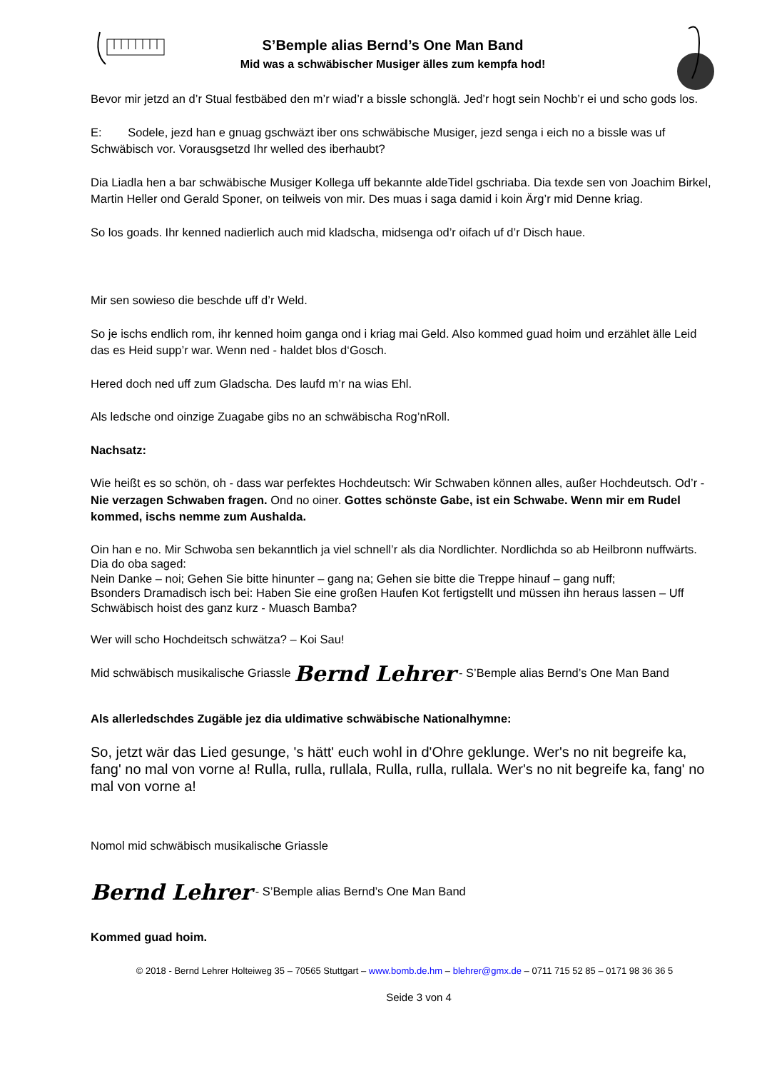S’Bemple alias Bernd’s One Man Band
Mid was a schwäbischer Musiger älles zum kempfa hod!
Bevor mir jetzd an d’r Stual festbäbed den m’r wiad’r a bissle schonglä. Jed’r hogt sein Nochb’r ei und scho gods los.
E: Sodele, jezd han e gnuag gschwäzt iber ons schwäbische Musiger, jezd senga i eich no a bissle was uf Schwäbisch vor. Vorausgsetzd Ihr welled des iberhaubt?
Dia Liadla hen a bar schwäbische Musiger Kollega uff bekannte aldeTidel gschriaba. Dia texde sen von Joachim Birkel, Martin Heller ond Gerald Sponer, on teilweis von mir. Des muas i saga damid i koin Ärg’r mid Denne kriag.
So los goads. Ihr kenned nadierlich auch mid kladscha, midsenga od’r oifach uf d’r Disch haue.
Mir sen sowieso die beschde uff d’r Weld.
So je ischs endlich rom, ihr kenned hoim ganga ond i kriag mai Geld. Also kommed guad hoim und erzählet älle Leid das es Heid supp’r war. Wenn ned - haldet blos d‘Gosch.
Hered doch ned uff zum Gladscha. Des laufd m’r na wias Ehl.
Als ledsche ond oinzige Zuagabe gibs no an schwäbischa Rog’nRoll.
Nachsatz:
Wie heißt es so schön, oh - dass war perfektes Hochdeutsch: Wir Schwaben können alles, außer Hochdeutsch. Od’r - Nie verzagen Schwaben fragen. Ond no oiner. Gottes schönste Gabe, ist ein Schwabe. Wenn mir em Rudel kommed, ischs nemme zum Aushalda.
Oin han e no. Mir Schwoba sen bekanntlich ja viel schnell’r als dia Nordlichter. Nordlichda so ab Heilbronn nuffwärts.
Dia do oba saged:
Nein Danke – noi; Gehen Sie bitte hinunter – gang na; Gehen sie bitte die Treppe hinauf – gang nuff;
Bsonders Dramadisch isch bei: Haben Sie eine großen Haufen Kot fertigstellt und müssen ihn heraus lassen – Uff Schwäbisch hoist des ganz kurz - Muasch Bamba?
Wer will scho Hochdeitsch schwätza? – Koi Sau!
Mid schwäbisch musikalische Griassle Bernd Lehrer - S’Bemple alias Bernd’s One Man Band
Als allerledschdes Zugäble jez dia uldimative schwäbische Nationalhymne:
So, jetzt wär das Lied gesunge, 's hätt' euch wohl in d'Ohre geklunge. Wer's no nit begreife ka, fang' no mal von vorne a! Rulla, rulla, rullala, Rulla, rulla, rullala. Wer's no nit begreife ka, fang' no mal von vorne a!
Nomol mid schwäbisch musikalische Griassle
Bernd Lehrer - S’Bemple alias Bernd’s One Man Band
Kommed guad hoim.
© 2018 - Bernd Lehrer Holteiweg 35 – 70565 Stuttgart – www.bomb.de.hm – blehrer@gmx.de – 0711 715 52 85 – 0171 98 36 36 5
Seide 3 von 4